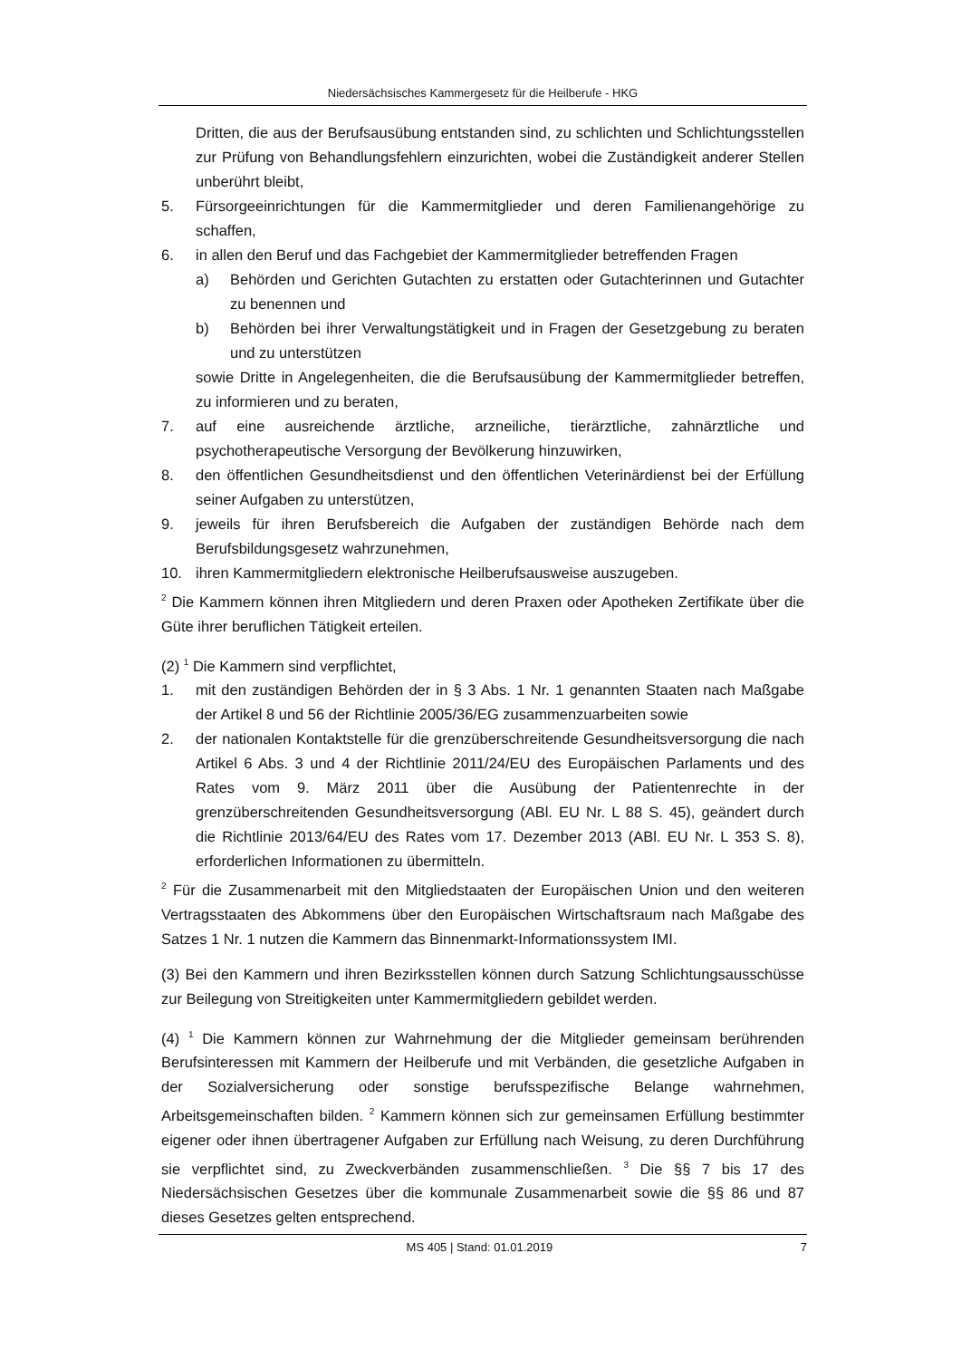Niedersächsisches Kammergesetz für die Heilberufe - HKG
Dritten, die aus der Berufsausübung entstanden sind, zu schlichten und Schlichtungsstellen zur Prüfung von Behandlungsfehlern einzurichten, wobei die Zuständigkeit anderer Stellen unberührt bleibt,
5. Fürsorgeeinrichtungen für die Kammermitglieder und deren Familienangehörige zu schaffen,
6. in allen den Beruf und das Fachgebiet der Kammermitglieder betreffenden Fragen
a) Behörden und Gerichten Gutachten zu erstatten oder Gutachterinnen und Gutachter zu benennen und
b) Behörden bei ihrer Verwaltungstätigkeit und in Fragen der Gesetzgebung zu beraten und zu unterstützen
sowie Dritte in Angelegenheiten, die die Berufsausübung der Kammermitglieder betreffen, zu informieren und zu beraten,
7. auf eine ausreichende ärztliche, arzneiliche, tierärztliche, zahnärztliche und psychotherapeutische Versorgung der Bevölkerung hinzuwirken,
8. den öffentlichen Gesundheitsdienst und den öffentlichen Veterinärdienst bei der Erfüllung seiner Aufgaben zu unterstützen,
9. jeweils für ihren Berufsbereich die Aufgaben der zuständigen Behörde nach dem Berufsbildungsgesetz wahrzunehmen,
10. ihren Kammermitgliedern elektronische Heilberufsausweise auszugeben.
<sup>2</sup> Die Kammern können ihren Mitgliedern und deren Praxen oder Apotheken Zertifikate über die Güte ihrer beruflichen Tätigkeit erteilen.
(2) <sup>1</sup> Die Kammern sind verpflichtet,
1. mit den zuständigen Behörden der in § 3 Abs. 1 Nr. 1 genannten Staaten nach Maßgabe der Artikel 8 und 56 der Richtlinie 2005/36/EG zusammenzuarbeiten sowie
2. der nationalen Kontaktstelle für die grenzüberschreitende Gesundheitsversorgung die nach Artikel 6 Abs. 3 und 4 der Richtlinie 2011/24/EU des Europäischen Parlaments und des Rates vom 9. März 2011 über die Ausübung der Patientenrechte in der grenzüberschreitenden Gesundheitsversorgung (ABl. EU Nr. L 88 S. 45), geändert durch die Richtlinie 2013/64/EU des Rates vom 17. Dezember 2013 (ABl. EU Nr. L 353 S. 8), erforderlichen Informationen zu übermitteln.
<sup>2</sup> Für die Zusammenarbeit mit den Mitgliedstaaten der Europäischen Union und den weiteren Vertragsstaaten des Abkommens über den Europäischen Wirtschaftsraum nach Maßgabe des Satzes 1 Nr. 1 nutzen die Kammern das Binnenmarkt-Informationssystem IMI.
(3) Bei den Kammern und ihren Bezirksstellen können durch Satzung Schlichtungsausschüsse zur Beilegung von Streitigkeiten unter Kammermitgliedern gebildet werden.
(4) <sup>1</sup> Die Kammern können zur Wahrnehmung der die Mitglieder gemeinsam berührenden Berufsinteressen mit Kammern der Heilberufe und mit Verbänden, die gesetzliche Aufgaben in der Sozialversicherung oder sonstige berufsspezifische Belange wahrnehmen, Arbeitsgemeinschaften bilden. <sup>2</sup> Kammern können sich zur gemeinsamen Erfüllung bestimmter eigener oder ihnen übertragener Aufgaben zur Erfüllung nach Weisung, zu deren Durchführung sie verpflichtet sind, zu Zweckverbänden zusammenschließen. <sup>3</sup> Die §§ 7 bis 17 des Niedersächsischen Gesetzes über die kommunale Zusammenarbeit sowie die §§ 86 und 87 dieses Gesetzes gelten entsprechend.
MS 405 | Stand: 01.01.2019 7